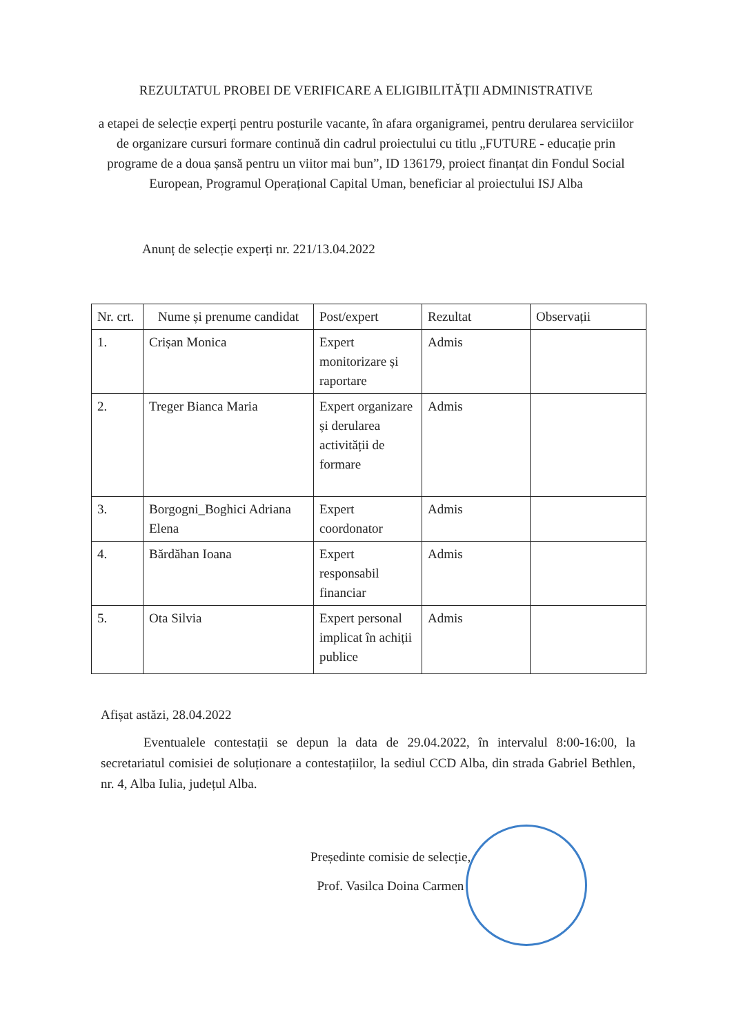REZULTATUL PROBEI DE VERIFICARE A ELIGIBILITĂȚII ADMINISTRATIVE
a etapei de selecție experți pentru posturile vacante, în afara organigramei, pentru derularea serviciilor de organizare cursuri formare continuă din cadrul proiectului cu titlu „FUTURE - educație prin programe de a doua șansă pentru un viitor mai bun”, ID 136179, proiect finanțat din Fondul Social European, Programul Operațional Capital Uman, beneficiar al proiectului ISJ Alba
Anunț de selecție experți nr. 221/13.04.2022
| Nr. crt. | Nume și prenume candidat | Post/expert | Rezultat | Observații |
| --- | --- | --- | --- | --- |
| 1. | Crișan Monica | Expert monitorizare și raportare | Admis | |
| 2. | Treger Bianca Maria | Expert organizare și derularea activității de formare | Admis | |
| 3. | Borgogni_Boghici Adriana Elena | Expert coordonator | Admis | |
| 4. | Bărdăhan Ioana | Expert responsabil financiar | Admis | |
| 5. | Ota Silvia | Expert personal implicat în achiții publice | Admis | |
Afișat astăzi, 28.04.2022
Eventualele contestații se depun la data de 29.04.2022, în intervalul 8:00-16:00, la secretariatul comisiei de soluționare a contestațiilor, la sediul CCD Alba, din strada Gabriel Bethlen, nr. 4, Alba Iulia, județul Alba.
Președinte comisie de selecție,
Prof. Vasilca Doina Carmen